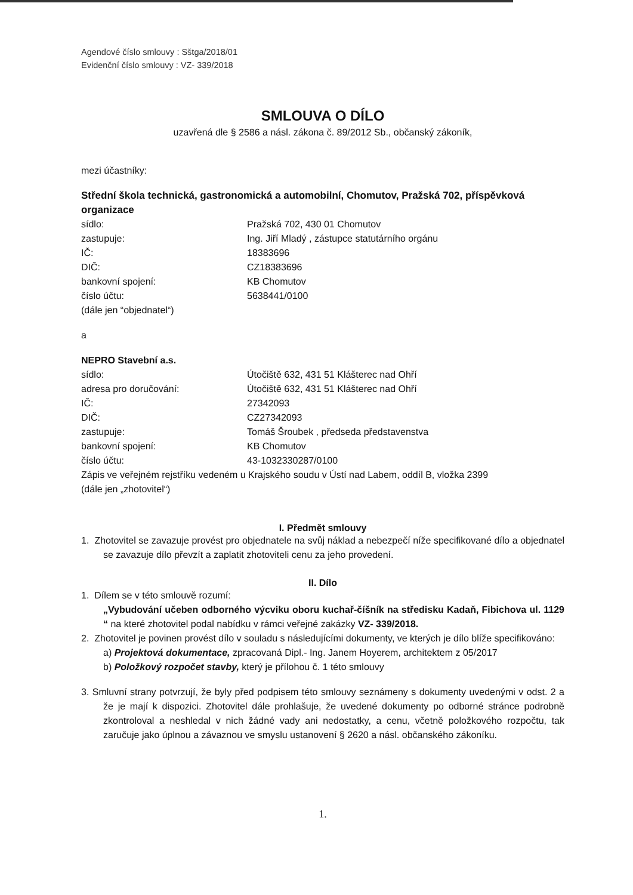Agendové číslo smlouvy : Sštga/2018/01
Evidenční číslo smlouvy : VZ- 339/2018
SMLOUVA O DÍLO
uzavřená dle § 2586 a násl. zákona č. 89/2012 Sb., občanský zákoník,
mezi účastníky:
Střední škola technická, gastronomická a automobilní, Chomutov, Pražská 702, příspěvková organizace
sídlo: Pražská 702, 430 01 Chomutov
zastupuje: Ing. Jiří Mladý , zástupce statutárního orgánu
IČ: 18383696
DIČ: CZ18383696
bankovní spojení: KB Chomutov
číslo účtu: 5638441/0100
(dále jen “objednatel“)
a
NEPRO Stavební a.s.
sídlo: Útočiště 632, 431 51 Klášterec nad Ohří
adresa pro doručování: Útočiště 632, 431 51 Klášterec nad Ohří
IČ: 27342093
DIČ: CZ27342093
zastupuje: Tomáš Šroubek , předseda představenstva
bankovní spojení: KB Chomutov
číslo účtu: 43-1032330287/0100
Zápis ve veřejném rejstříku vedeném u Krajského soudu v Ústí nad Labem, oddíl B, vložka 2399
(dále jen „zhotovitel“)
I. Předmět smlouvy
1. Zhotovitel se zavazuje provést pro objednatele na svůj náklad a nebezpečí níže specifikované dílo a objednatel se zavazuje dílo převzít a zaplatit zhotoviteli cenu za jeho provedení.
II. Dílo
1. Dílem se v této smlouvě rozumí:
„Vybudování učeben odborného výcviku oboru kuchař-číšník na středisku Kadaň, Fibichova ul. 1129 “ na které zhotovitel podal nabídku v rámci veřejné zakázky VZ- 339/2018.
2. Zhotovitel je povinen provést dílo v souladu s následujícími dokumenty, ve kterých je dílo blíže specifikováno:
a) Projektová dokumentace, zpracovaná Dipl.- Ing. Janem Hoyerem, architektem z 05/2017
b) Položkový rozpočet stavby, který je přílohou č. 1 této smlouvy
3. Smluvní strany potvrzují, že byly před podpisem této smlouvy seznámeny s dokumenty uvedenými v odst. 2 a že je mají k dispozici. Zhotovitel dále prohlašuje, že uvedené dokumenty po odborné stránce podrobně zkontroloval a neshledal v nich žádné vady ani nedostatky, a cenu, včetně položkového rozpočtu, tak zaručuje jako úplnou a závaznou ve smyslu ustanovení § 2620 a násl. občanského zákoníku.
1.